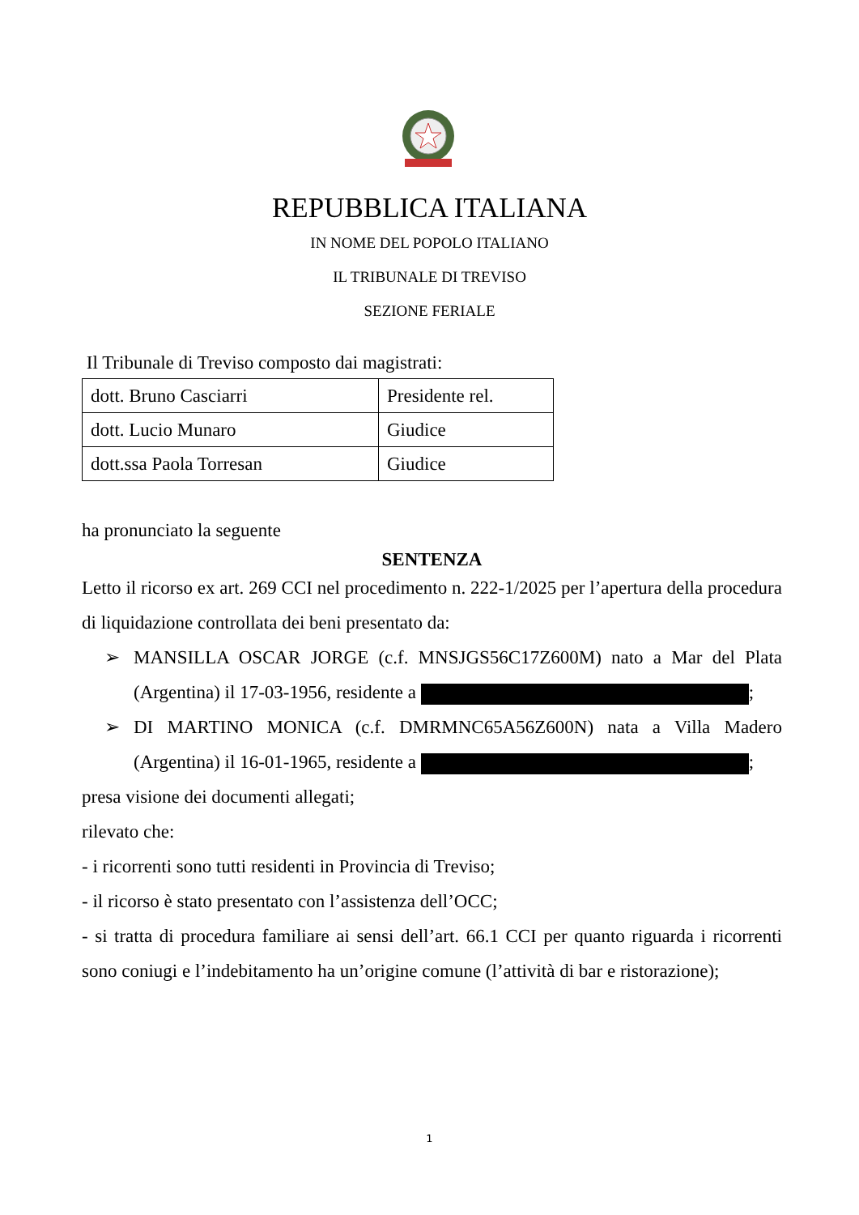REPUBBLICA ITALIANA
IN NOME DEL POPOLO ITALIANO
IL TRIBUNALE DI TREVISO
SEZIONE FERIALE
Il Tribunale di Treviso composto dai magistrati:
| dott. Bruno Casciarri | Presidente rel. |
| dott. Lucio Munaro | Giudice |
| dott.ssa Paola Torresan | Giudice |
ha pronunciato la seguente
SENTENZA
Letto il ricorso ex art. 269 CCI nel procedimento n. 222-1/2025 per l’apertura della procedura di liquidazione controllata dei beni presentato da:
➢ MANSILLA OSCAR JORGE (c.f. MNSJGS56C17Z600M) nato a Mar del Plata (Argentina) il 17-03-1956, residente a ;
➢ DI MARTINO MONICA (c.f. DMRMNC65A56Z600N) nata a Villa Madero (Argentina) il 16-01-1965, residente a ;
presa visione dei documenti allegati;
rilevato che:
- i ricorrenti sono tutti residenti in Provincia di Treviso;
- il ricorso è stato presentato con l’assistenza dell’OCC;
- si tratta di procedura familiare ai sensi dell’art. 66.1 CCI per quanto riguarda i ricorrenti sono coniugi e l’indebitamento ha un’origine comune (l’attività di bar e ristorazione);
1